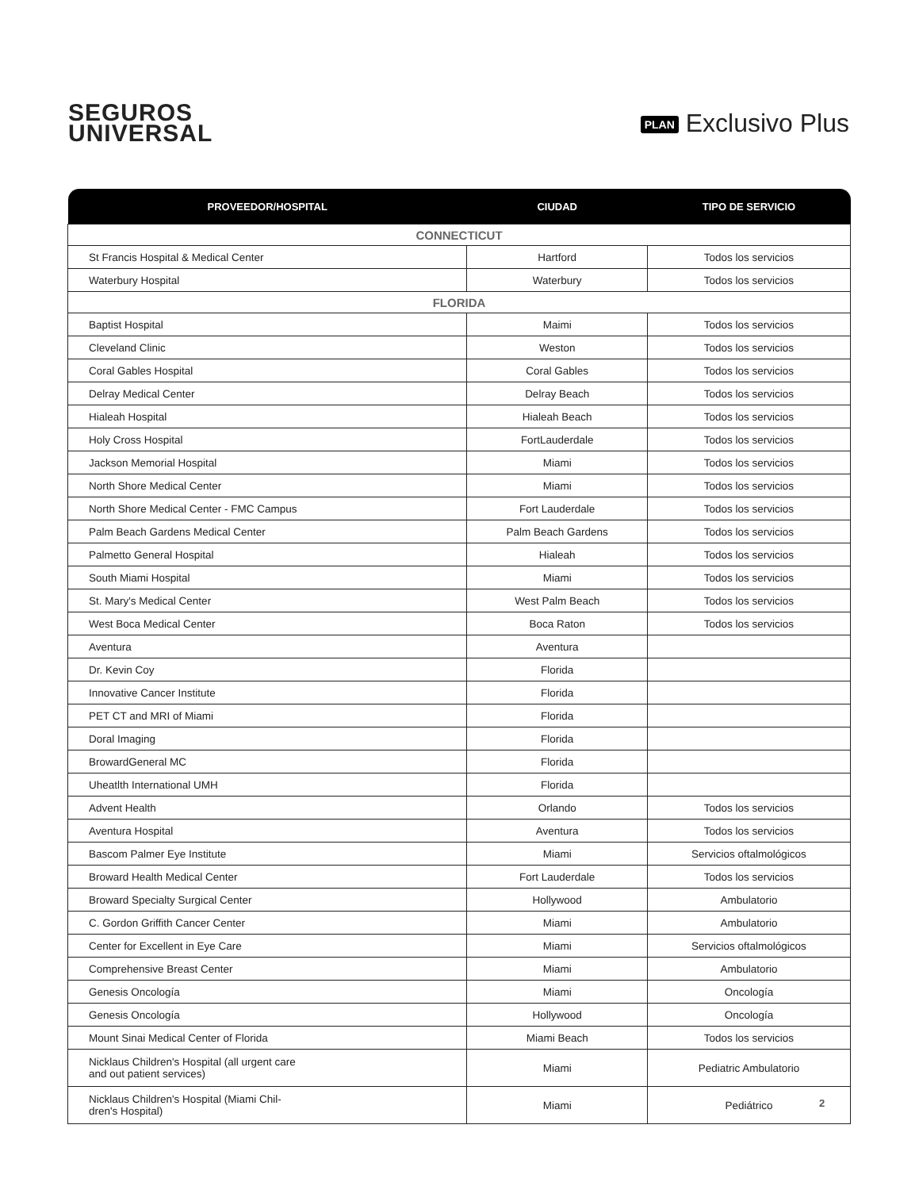SEGUROS
UNIVERSAL
PLAN Exclusivo Plus
| PROVEEDOR/HOSPITAL | CIUDAD | TIPO DE SERVICIO |
| --- | --- | --- |
| CONNECTICUT | | |
| St Francis Hospital & Medical Center | Hartford | Todos los servicios |
| Waterbury Hospital | Waterbury | Todos los servicios |
| FLORIDA | | |
| Baptist Hospital | Maimi | Todos los servicios |
| Cleveland Clinic | Weston | Todos los servicios |
| Coral Gables Hospital | Coral Gables | Todos los servicios |
| Delray Medical Center | Delray Beach | Todos los servicios |
| Hialeah Hospital | Hialeah Beach | Todos los servicios |
| Holy Cross Hospital | FortLauderdale | Todos los servicios |
| Jackson Memorial Hospital | Miami | Todos los servicios |
| North Shore Medical Center | Miami | Todos los servicios |
| North Shore Medical Center - FMC Campus | Fort Lauderdale | Todos los servicios |
| Palm Beach Gardens Medical Center | Palm Beach Gardens | Todos los servicios |
| Palmetto General Hospital | Hialeah | Todos los servicios |
| South Miami Hospital | Miami | Todos los servicios |
| St. Mary's Medical Center | West Palm Beach | Todos los servicios |
| West Boca Medical Center | Boca Raton | Todos los servicios |
| Aventura | Aventura | |
| Dr. Kevin Coy | Florida | |
| Innovative Cancer Institute | Florida | |
| PET CT and MRI of Miami | Florida | |
| Doral Imaging | Florida | |
| BrowardGeneral MC | Florida | |
| Uheatlth International UMH | Florida | |
| Advent Health | Orlando | Todos los servicios |
| Aventura Hospital | Aventura | Todos los servicios |
| Bascom Palmer Eye Institute | Miami | Servicios oftalmológicos |
| Broward Health Medical Center | Fort Lauderdale | Todos los servicios |
| Broward Specialty Surgical Center | Hollywood | Ambulatorio |
| C. Gordon Griffith Cancer Center | Miami | Ambulatorio |
| Center for Excellent in Eye Care | Miami | Servicios oftalmológicos |
| Comprehensive Breast Center | Miami | Ambulatorio |
| Genesis Oncología | Miami | Oncología |
| Genesis Oncología | Hollywood | Oncología |
| Mount Sinai Medical Center of Florida | Miami Beach | Todos los servicios |
| Nicklaus Children's Hospital (all urgent care and out patient services) | Miami | Pediatric Ambulatorio |
| Nicklaus Children's Hospital (Miami Chil- dren's Hospital) | Miami | Pediátrico |
2